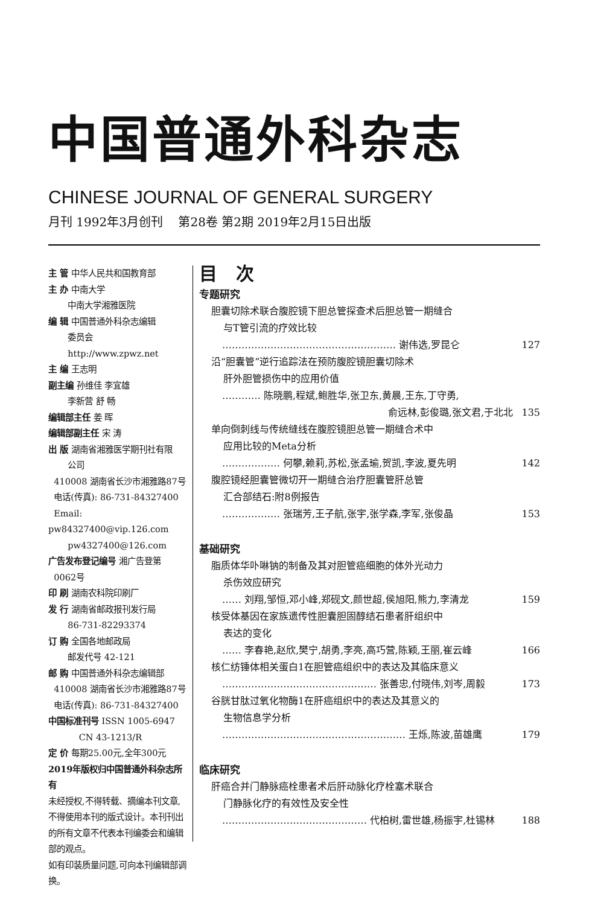中国普通外科杂志
CHINESE JOURNAL OF GENERAL SURGERY
月刊 1992年3月创刊 第28卷 第2期 2019年2月15日出版
主 管 中华人民共和国教育部
主 办 中南大学
中南大学湘雅医院
编 辑 中国普通外科杂志编辑
委员会
http://www.zpwz.net
主 编 王志明
副主编 孙维佳 李宜雄
李新营 舒 畅
编辑部主任 姜 晖
编辑部副主任 宋 涛
出 版 湖南省湘雅医学期刊社有限
公司
410008 湖南省长沙市湘雅路87号
电话(传真): 86-731-84327400
Email: pw84327400@vip.126.com
pw4327400@126.com
广告发布登记编号 湘广告登第
0062号
印 刷 湖南农科院印刷厂
发 行 湖南省邮政报刊发行局
86-731-82293374
订 购 全国各地邮政局
邮发代号 42-121
邮 购 中国普通外科杂志编辑部
410008 湖南省长沙市湘雅路87号
电话(传真): 86-731-84327400
中国标准刊号 ISSN 1005-6947
CN 43-1213/R
定 价 每期25.00元,全年300元
2019年版权归中国普通外科杂志所有
未经授权,不得转载、摘编本刊文章,不得使用本刊的版式设计。本刊刊出的所有文章不代表本刊编委会和编辑部的观点。
如有印装质量问题,可向本刊编辑部调换。
目 次
专题研究
胆囊切除术联合腹腔镜下胆总管探查术后胆总管一期缝合
与T管引流的疗效比较
……………………………………………… 谢伟选,罗昆仑 127
沿“胆囊管”逆行追踪法在预防腹腔镜胆囊切除术
肝外胆管损伤中的应用价值
………… 陈晓鹏,程斌,鲍胜华,张卫东,黄晨,王东,丁守勇,
俞远林,彭俊璐,张文君,于北北 135
单向倒刺线与传统缝线在腹腔镜胆总管一期缝合术中
应用比较的Meta分析
……………… 何攀,赖莉,苏松,张孟瑜,贺凯,李波,夏先明 142
腹腔镜经胆囊管微切开一期缝合治疗胆囊管肝总管
汇合部结石:附8例报告
……………… 张瑞芳,王子航,张宇,张学森,李军,张俊晶 153
基础研究
脂质体华卟啉钠的制备及其对胆管癌细胞的体外光动力
杀伤效应研究
…… 刘翔,邹恒,邓小峰,郑砚文,颜世超,侯旭阳,熊力,李清龙 159
核受体基因在家族遗传性胆囊胆固醇结石患者肝组织中
表达的变化
…… 李春艳,赵欣,樊宁,胡勇,李亮,高巧营,陈颖,王丽,崔云峰 166
核仁纺锤体相关蛋白1在胆管癌组织中的表达及其临床意义
………………………………………… 张善忠,付晓伟,刘岑,周毅 173
谷胱甘肽过氧化物酶1在肝癌组织中的表达及其意义的
生物信息学分析
………………………………………………… 王烁,陈波,苗雄鹰 179
临床研究
肝癌合并门静脉癌栓患者术后肝动脉化疗栓塞术联合
门静脉化疗的有效性及安全性
……………………………………… 代柏树,雷世雄,杨振宇,杜锡林 188